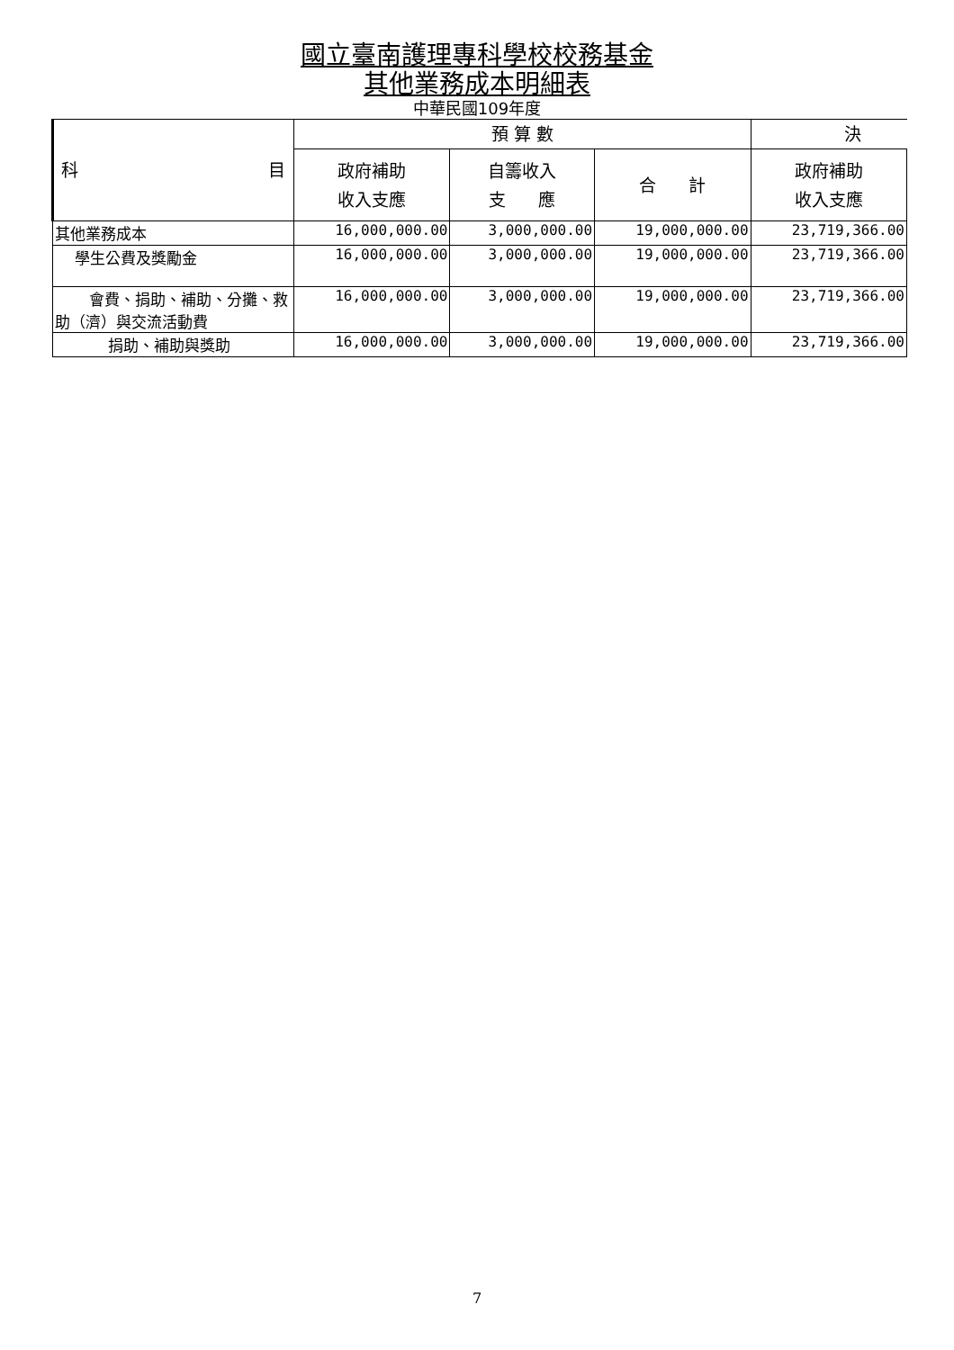國立臺南護理專科學校校務基金
其他業務成本明細表
中華民國109年度
| 科 目 | 預 算 數 | | | 決 |
| --- | --- | --- | --- | --- |
| | 政府補助 收入支應 | 自籌收入 支 應 | 合 計 | 政府補助 收入支應 |
| 其他業務成本 | 16,000,000.00 | 3,000,000.00 | 19,000,000.00 | 23,719,366.00 |
| 學生公費及獎勵金 | 16,000,000.00 | 3,000,000.00 | 19,000,000.00 | 23,719,366.00 |
| 會費、捐助、補助、分攤、救助（濟）與交流活動費 | 16,000,000.00 | 3,000,000.00 | 19,000,000.00 | 23,719,366.00 |
| 捐助、補助與獎助 | 16,000,000.00 | 3,000,000.00 | 19,000,000.00 | 23,719,366.00 |
7